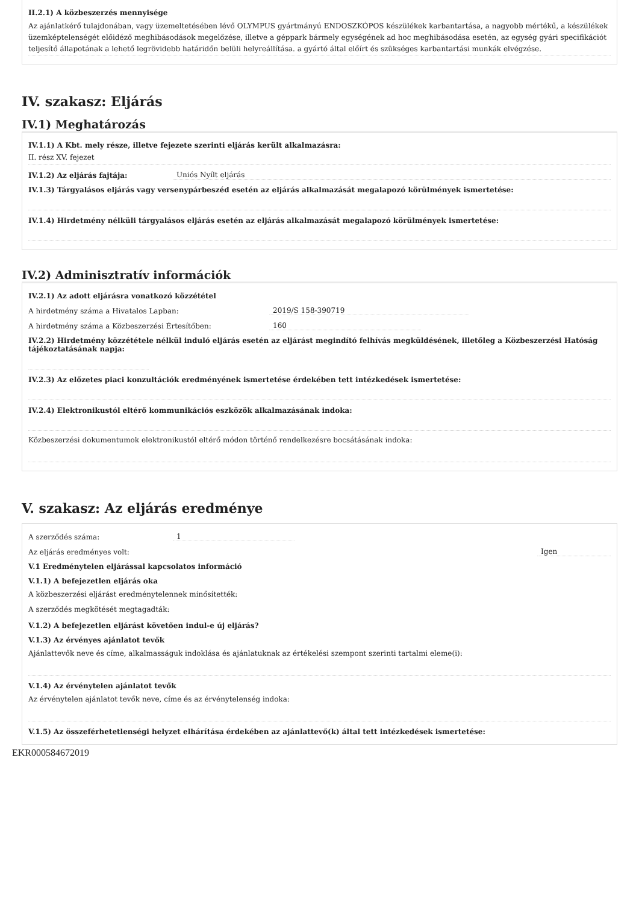II.2.1) A közbeszerzés mennyisége
Az ajánlatkérő tulajdonában, vagy üzemeltetésében lévő OLYMPUS gyártmányú ENDOSZKÓPOS készülékek karbantartása, a nagyobb mértékű, a készülékek üzemképtelenségét előidéző meghibásodások megelőzése, illetve a géppark bármely egységének ad hoc meghibásodása esetén, az egység gyári specifikációt teljesítő állapotának a lehető legrövidebb határidőn belüli helyreállítása. a gyártó által előírt és szükséges karbantartási munkák elvégzése.
IV. szakasz: Eljárás
IV.1) Meghatározás
IV.1.1) A Kbt. mely része, illetve fejezete szerinti eljárás került alkalmazásra:
II. rész XV. fejezet
IV.1.2) Az eljárás fajtája: Uniós Nyílt eljárás
IV.1.3) Tárgyalásos eljárás vagy versenypárbeszéd esetén az eljárás alkalmazását megalapozó körülmények ismertetése:
IV.1.4) Hirdetmény nélküli tárgyalásos eljárás esetén az eljárás alkalmazását megalapozó körülmények ismertetése:
IV.2) Adminisztratív információk
IV.2.1) Az adott eljárásra vonatkozó közzététel
A hirdetmény száma a Hivatalos Lapban: 2019/S 158-390719
A hirdetmény száma a Közbeszerzési Értesítőben: 160
IV.2.2) Hirdetmény közzététele nélkül induló eljárás esetén az eljárást megindító felhívás megküldésének, illetőleg a Közbeszerzési Hatóság tájékoztatásának napja:
IV.2.3) Az előzetes piaci konzultációk eredményének ismertetése érdekében tett intézkedések ismertetése:
IV.2.4) Elektronikustól eltérő kommunikációs eszközök alkalmazásának indoka:
Közbeszerzési dokumentumok elektronikustól eltérő módon történő rendelkezésre bocsátásának indoka:
V. szakasz: Az eljárás eredménye
A szerződés száma: 1
Az eljárás eredményes volt: Igen
V.1 Eredménytelen eljárással kapcsolatos információ
V.1.1) A befejezetlen eljárás oka
A közbeszerzési eljárást eredménytelennek minősítették:
A szerződés megkötését megtagadták:
V.1.2) A befejezetlen eljárást követően indul-e új eljárás?
V.1.3) Az érvényes ajánlatot tevők
Ajánlattevők neve és címe, alkalmasságuk indoklása és ajánlatuknak az értékelési szempont szerinti tartalmi eleme(i):
V.1.4) Az érvénytelen ajánlatot tevők
Az érvénytelen ajánlatot tevők neve, címe és az érvénytelenség indoka:
V.1.5) Az összeférhetetlenségi helyzet elhárítása érdekében az ajánlattevő(k) által tett intézkedések ismertetése:
EKR000584672019